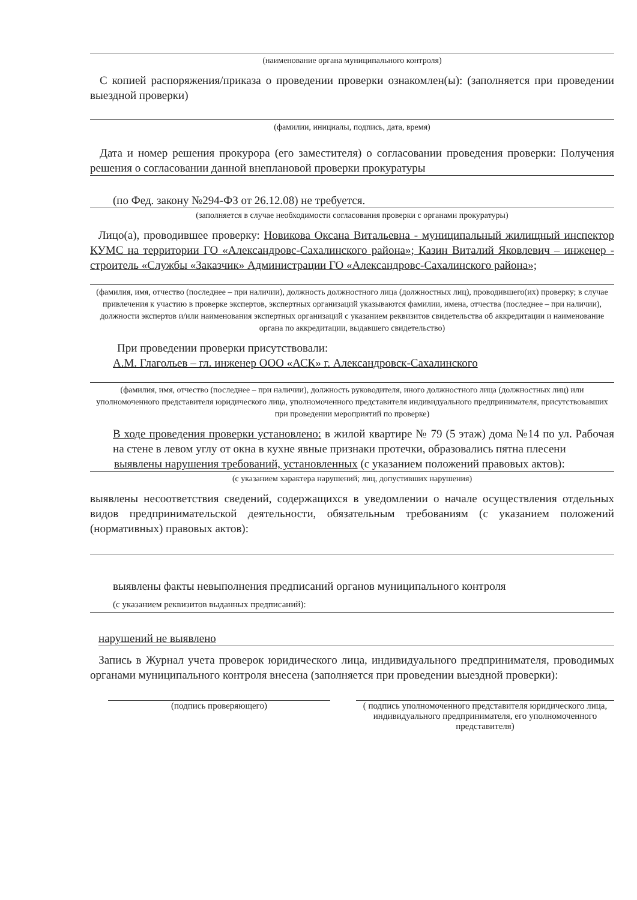(наименование органа муниципального контроля)
С копией распоряжения/приказа о проведении проверки ознакомлен(ы): (заполняется при проведении выездной проверки)
(фамилии, инициалы, подпись, дата, время)
Дата и номер решения прокурора (его заместителя) о согласовании проведения проверки: Получения решения о согласовании данной внеплановой проверки прокуратуры
(по Фед. закону №294-ФЗ от 26.12.08) не требуется.
(заполняется в случае необходимости согласования проверки с органами прокуратуры)
Лицо(а), проводившее проверку: Новикова Оксана Витальевна - муниципальный жилищный инспектор КУМС на территории ГО «Александровс-Сахалинского района»; Казин Виталий Яковлевич – инженер - строитель «Службы «Заказчик» Администрации ГО «Александровс-Сахалинского района»;
(фамилия, имя, отчество (последнее – при наличии), должность должностного лица (должностных лиц), проводившего(их) проверку; в случае привлечения к участию в проверке экспертов, экспертных организаций указываются фамилии, имена, отчества (последнее – при наличии), должности экспертов и/или наименования экспертных организаций с указанием реквизитов свидетельства об аккредитации и наименование органа по аккредитации, выдавшего свидетельство)
При проведении проверки присутствовали:
А.М. Глагольев – гл. инженер ООО «АСК» г. Александровск-Сахалинского
(фамилия, имя, отчество (последнее – при наличии), должность руководителя, иного должностного лица (должностных лиц) или уполномоченного представителя юридического лица, уполномоченного представителя индивидуального предпринимателя, присутствовавших при проведении мероприятий по проверке)
В ходе проведения проверки установлено: в жилой квартире № 79 (5 этаж) дома №14 по ул. Рабочая на стене в левом углу от окна в кухне явные признаки протечки, образовались пятна плесени
выявлены нарушения требований, установленных (с указанием положений правовых актов):
(с указанием характера нарушений; лиц, допустивших нарушения)
выявлены несоответствия сведений, содержащихся в уведомлении о начале осуществления отдельных видов предпринимательской деятельности, обязательным требованиям (с указанием положений (нормативных) правовых актов):
выявлены факты невыполнения предписаний органов муниципального контроля
(с указанием реквизитов выданных предписаний):
нарушений не выявлено
Запись в Журнал учета проверок юридического лица, индивидуального предпринимателя, проводимых органами муниципального контроля внесена (заполняется при проведении выездной проверки):
(подпись проверяющего) ( подпись уполномоченного представителя юридического лица, индивидуального предпринимателя, его уполномоченного представителя)